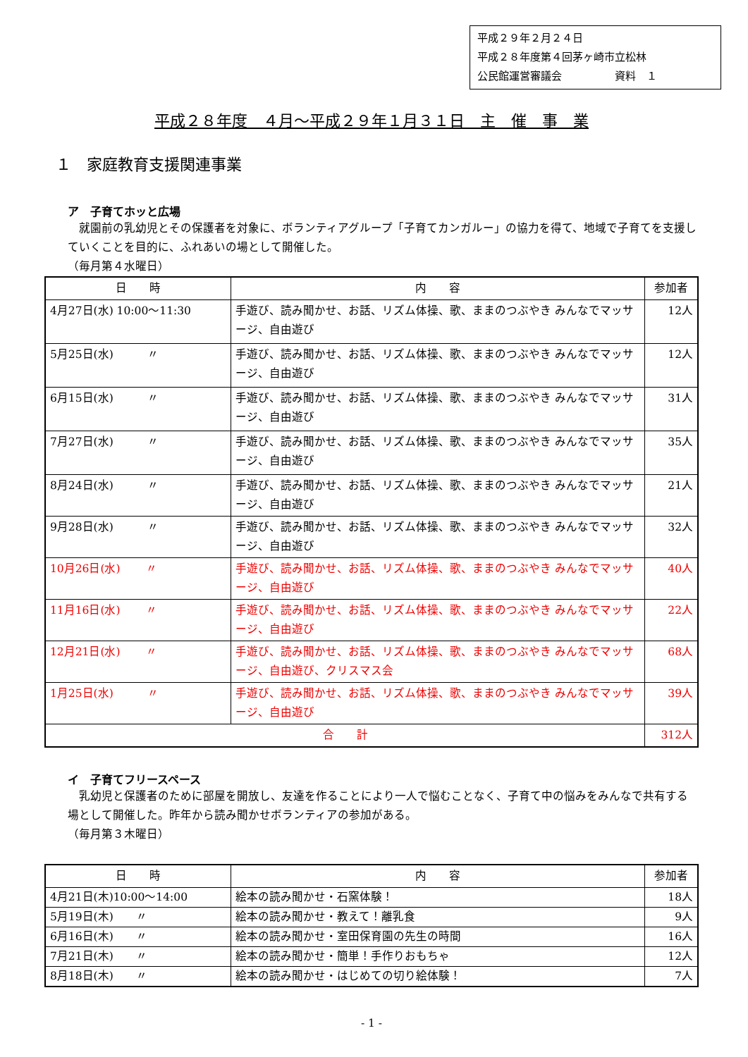平成２９年２月２４日
平成２８年度第４回茅ヶ崎市立松林
公民館運営審議会　　　　　資料　１
平成２８年度　４月～平成２９年１月３１日　主　催　事　業
１　家庭教育支援関連事業
ア　子育てホッと広場
　就園前の乳幼児とその保護者を対象に、ボランティアグループ「子育てカンガルー」の協力を得て、地域で子育てを支援していくことを目的に、ふれあいの場として開催した。
（毎月第４水曜日）
| 日 時 | 内 容 | 参加者 |
| --- | --- | --- |
| 4月27日(水) 10:00～11:30 | 手遊び、読み聞かせ、お話、リズム体操、歌、ままのつぶやき みんなでマッサージ、自由遊び | 12人 |
| 5月25日(水) 〃 | 手遊び、読み聞かせ、お話、リズム体操、歌、ままのつぶやき みんなでマッサージ、自由遊び | 12人 |
| 6月15日(水) 〃 | 手遊び、読み聞かせ、お話、リズム体操、歌、ままのつぶやき みんなでマッサージ、自由遊び | 31人 |
| 7月27日(水) 〃 | 手遊び、読み聞かせ、お話、リズム体操、歌、ままのつぶやき みんなでマッサージ、自由遊び | 35人 |
| 8月24日(水) 〃 | 手遊び、読み聞かせ、お話、リズム体操、歌、ままのつぶやき みんなでマッサージ、自由遊び | 21人 |
| 9月28日(水) 〃 | 手遊び、読み聞かせ、お話、リズム体操、歌、ままのつぶやき みんなでマッサージ、自由遊び | 32人 |
| 10月26日(水) 〃 | 手遊び、読み聞かせ、お話、リズム体操、歌、ままのつぶやき みんなでマッサージ、自由遊び | 40人 |
| 11月16日(水) 〃 | 手遊び、読み聞かせ、お話、リズム体操、歌、ままのつぶやき みんなでマッサージ、自由遊び | 22人 |
| 12月21日(水) 〃 | 手遊び、読み聞かせ、お話、リズム体操、歌、ままのつぶやき みんなでマッサージ、自由遊び、クリスマス会 | 68人 |
| 1月25日(水) 〃 | 手遊び、読み聞かせ、お話、リズム体操、歌、ままのつぶやき みんなでマッサージ、自由遊び | 39人 |
| 合 計 | | 312人 |
イ　子育てフリースペース
　乳幼児と保護者のために部屋を開放し、友達を作ることにより一人で悩むことなく、子育て中の悩みをみんなで共有する場として開催した。昨年から読み聞かせボランティアの参加がある。
（毎月第３木曜日）
| 日 時 | 内 容 | 参加者 |
| --- | --- | --- |
| 4月21日(木)10:00～14:00 | 絵本の読み聞かせ・石窯体験！ | 18人 |
| 5月19日(木) 〃 | 絵本の読み聞かせ・教えて！離乳食 | 9人 |
| 6月16日(木) 〃 | 絵本の読み聞かせ・室田保育園の先生の時間 | 16人 |
| 7月21日(木) 〃 | 絵本の読み聞かせ・簡単！手作りおもちゃ | 12人 |
| 8月18日(木) 〃 | 絵本の読み聞かせ・はじめての切り絵体験！ | 7人 |
- 1 -